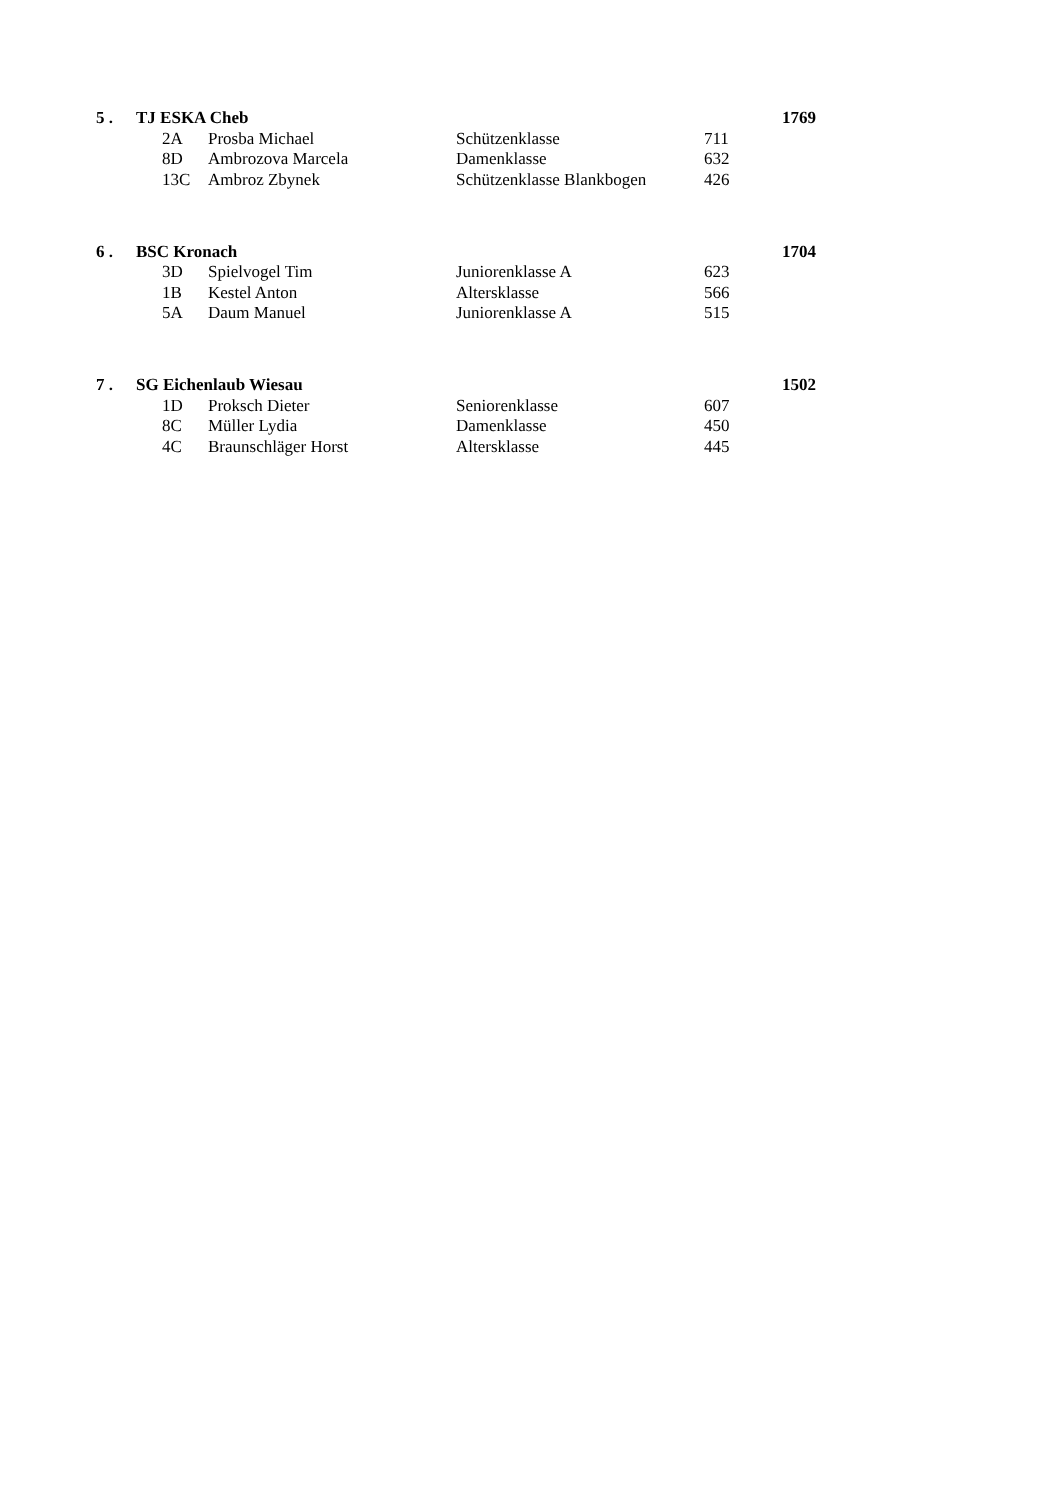| 5 . | TJ ESKA Cheb | | | | | 1769 |
| | | 2A | Prosba Michael | Schützenklasse | 711 | |
| | | 8D | Ambrozova Marcela | Damenklasse | 632 | |
| | | 13C | Ambroz Zbynek | Schützenklasse Blankbogen | 426 | |
| 6 . | BSC Kronach | | | | | 1704 |
| | | 3D | Spielvogel Tim | Juniorenklasse A | 623 | |
| | | 1B | Kestel Anton | Altersklasse | 566 | |
| | | 5A | Daum Manuel | Juniorenklasse A | 515 | |
| 7 . | SG Eichenlaub Wiesau | | | | | 1502 |
| | | 1D | Proksch Dieter | Seniorenklasse | 607 | |
| | | 8C | Müller Lydia | Damenklasse | 450 | |
| | | 4C | Braunschläger Horst | Altersklasse | 445 | |